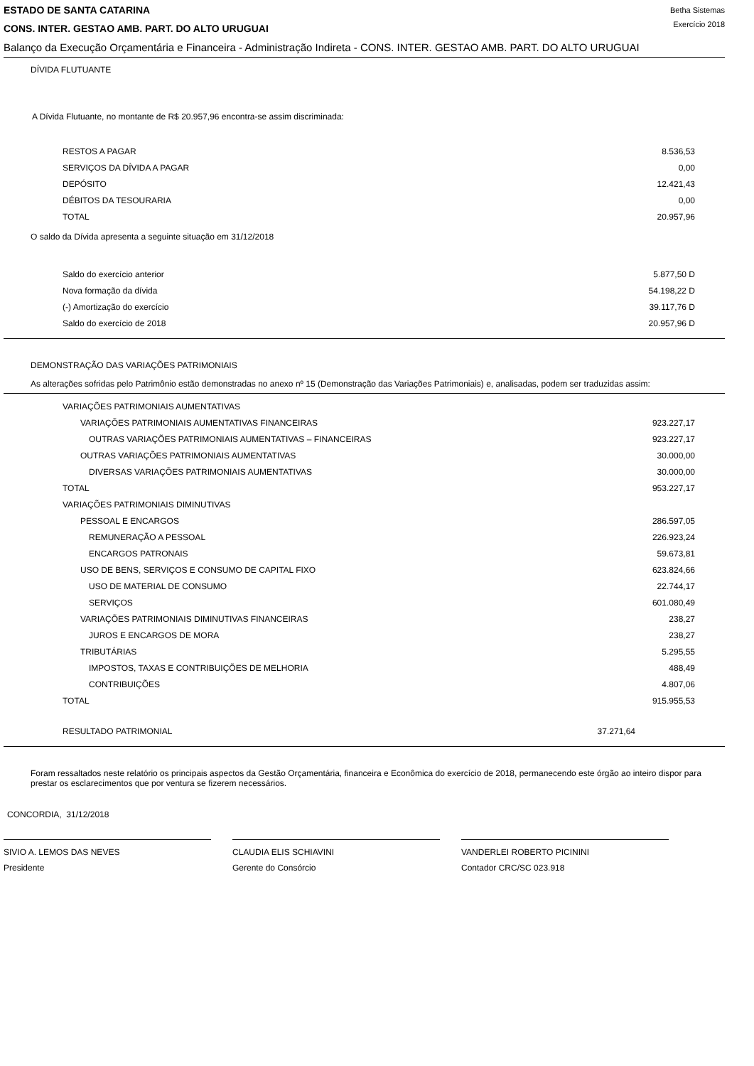ESTADO DE SANTA CATARINA
CONS. INTER. GESTAO AMB. PART. DO ALTO URUGUAI
Betha Sistemas
Exercício 2018
Balanço da Execução Orçamentária e Financeira - Administração Indireta - CONS. INTER. GESTAO AMB. PART. DO ALTO URUGUAI
DÍVIDA FLUTUANTE
A Dívida Flutuante, no montante de R$ 20.957,96 encontra-se assim discriminada:
| RESTOS A PAGAR | 8.536,53 |
| SERVIÇOS DA DÍVIDA A PAGAR | 0,00 |
| DEPÓSITO | 12.421,43 |
| DÉBITOS DA TESOURARIA | 0,00 |
| TOTAL | 20.957,96 |
O saldo da Dívida apresenta a seguinte situação em 31/12/2018
| Saldo do exercício anterior | 5.877,50 D |
| Nova formação da dívida | 54.198,22 D |
| (-) Amortização do exercício | 39.117,76 D |
| Saldo do exercício de 2018 | 20.957,96 D |
DEMONSTRAÇÃO DAS VARIAÇÕES PATRIMONIAIS
As alterações sofridas pelo Patrimônio estão demonstradas no anexo nº 15 (Demonstração das Variações Patrimoniais) e, analisadas, podem ser traduzidas assim:
| VARIAÇÕES PATRIMONIAIS AUMENTATIVAS | |
| VARIAÇÕES PATRIMONIAIS AUMENTATIVAS FINANCEIRAS | 923.227,17 |
| OUTRAS VARIAÇÕES PATRIMONIAIS AUMENTATIVAS – FINANCEIRAS | 923.227,17 |
| OUTRAS VARIAÇÕES PATRIMONIAIS AUMENTATIVAS | 30.000,00 |
| DIVERSAS VARIAÇÕES PATRIMONIAIS AUMENTATIVAS | 30.000,00 |
| TOTAL | 953.227,17 |
| VARIAÇÕES PATRIMONIAIS DIMINUTIVAS | |
| PESSOAL E ENCARGOS | 286.597,05 |
| REMUNERAÇÃO A PESSOAL | 226.923,24 |
| ENCARGOS PATRONAIS | 59.673,81 |
| USO DE BENS, SERVIÇOS E CONSUMO DE CAPITAL FIXO | 623.824,66 |
| USO DE MATERIAL DE CONSUMO | 22.744,17 |
| SERVIÇOS | 601.080,49 |
| VARIAÇÕES PATRIMONIAIS DIMINUTIVAS FINANCEIRAS | 238,27 |
| JUROS E ENCARGOS DE MORA | 238,27 |
| TRIBUTÁRIAS | 5.295,55 |
| IMPOSTOS, TAXAS E CONTRIBUIÇÕES DE MELHORIA | 488,49 |
| CONTRIBUIÇÕES | 4.807,06 |
| TOTAL | 915.955,53 |
| RESULTADO PATRIMONIAL | 37.271,64 |
Foram ressaltados neste relatório os principais aspectos da Gestão Orçamentária, financeira e Econômica do exercício de 2018, permanecendo este órgão ao inteiro dispor para prestar os esclarecimentos que por ventura se fizerem necessários.
CONCORDIA, 31/12/2018
SIVIO A. LEMOS DAS NEVES
Presidente
CLAUDIA ELIS SCHIAVINI
Gerente do Consórcio
VANDERLEI ROBERTO PICININI
Contador CRC/SC 023.918